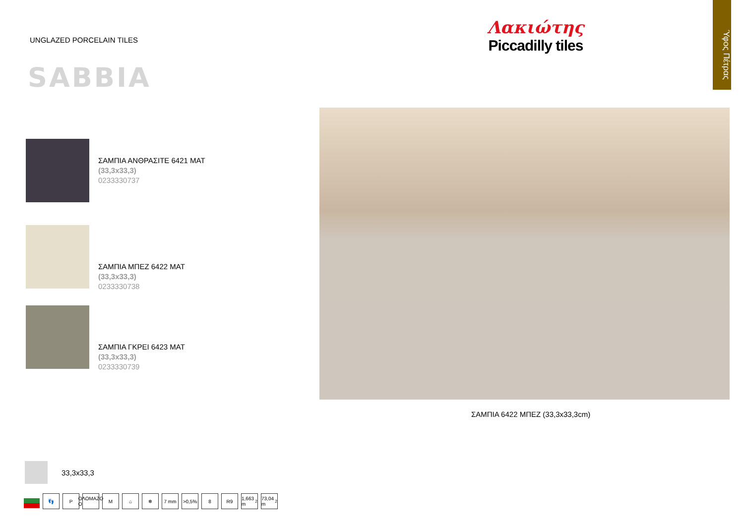Ύφος Πέτρας
UNGLAZED PORCELAIN TILES
SABBIA
Λακιώτης
Piccadilly tiles
ΣΑΜΠΙΑ ΑΝΘΡΑΣΙΤΕ 6421 ΜΑΤ
(33,3x33,3)
0233330737
ΣΑΜΠΙΑ ΜΠΕΖ 6422 ΜΑΤ
(33,3x33,3)
0233330738
ΣΑΜΠΙΑ ΓΚΡΕΙ 6423 ΜΑΤ
(33,3x33,3)
0233330739
ΣΑΜΠΙΑ 6422 ΜΠΕΖ (33,3x33,3cm)
33,3x33,3
👣 P ΟΛΟΜΑΖΟ O M ⌂ ❄ 7 mm >0,5% 8 R9 1,663 m<sup>2</sup> 73,04 m<sup>2</sup>